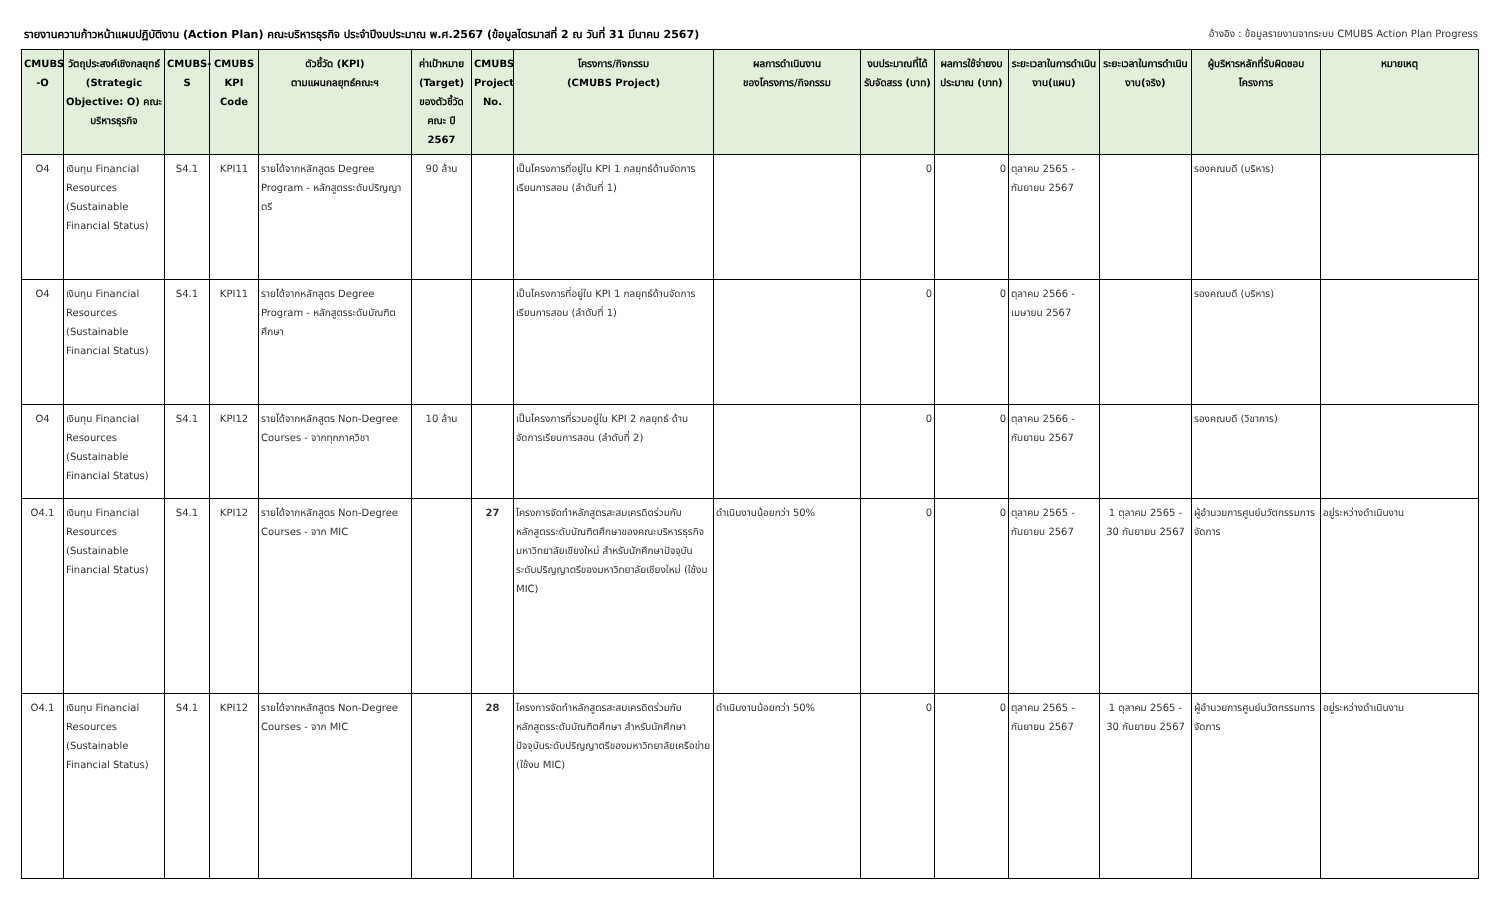รายงานความก้าวหน้าแผนปฏิบัติงาน (Action Plan) คณะบริหารธุรกิจ ประจำปีงบประมาณ พ.ศ.2567 (ข้อมูลไตรมาสที่ 2 ณ วันที่ 31 มีนาคม 2567)
อ้างอิง : ข้อมูลรายงานจากระบบ CMUBS Action Plan Progress
| CMUBS -O | วัตถุประสงค์เชิงกลยุทธ์ (Strategic Objective: O) คณะบริหารธุรกิจ | CMUBS-S | CMUBS KPI Code | ตัวชี้วัด (KPI) ตามแผนกลยุทธ์คณะฯ | ค่าเป้าหมาย (Target) ของตัวชี้วัด คณะ ปี 2567 | CMUBS Project No. | โครงการ/กิจกรรม (CMUBS Project) | ผลการดำเนินงาน ของโครงการ/กิจกรรม | งบประมาณที่ได้รับจัดสรร (บาท) | ผลการใช้จ่ายงบประมาณ (บาท) | ระยะเวลาในการดำเนินงาน(แผน) | ระยะเวลาในการดำเนินงาน(จริง) | ผู้บริหารหลักที่รับผิดชอบโครงการ | หมายเหตุ |
| --- | --- | --- | --- | --- | --- | --- | --- | --- | --- | --- | --- | --- | --- | --- |
| O4 | เงินทุน Financial Resources (Sustainable Financial Status) | S4.1 | KPI11 | รายได้จากหลักสูตร Degree Program - หลักสูตรระดับปริญญาตรี | 90 ล้าน | | เป็นโครงการที่อยู่ใน KPI 1 กลยุทธ์ด้านจัดการเรียนการสอน (ลำดับที่ 1) | | 0 | 0 | ตุลาคม 2565 - กันยายน 2567 | | รองคณบดี (บริหาร) | |
| O4 | เงินทุน Financial Resources (Sustainable Financial Status) | S4.1 | KPI11 | รายได้จากหลักสูตร Degree Program - หลักสูตรระดับบัณฑิตศึกษา | | | เป็นโครงการที่อยู่ใน KPI 1 กลยุทธ์ด้านจัดการเรียนการสอน (ลำดับที่ 1) | | 0 | 0 | ตุลาคม 2566 - เมษายน 2567 | | รองคณบดี (บริหาร) | |
| O4 | เงินทุน Financial Resources (Sustainable Financial Status) | S4.1 | KPI12 | รายได้จากหลักสูตร Non-Degree Courses - จากทุกภาควิชา | 10 ล้าน | | เป็นโครงการที่รวมอยู่ใน KPI 2 กลยุทธ์ ด้านจัดการเรียนการสอน (ลำดับที่ 2) | | 0 | 0 | ตุลาคม 2566 - กันยายน 2567 | | รองคณบดี (วิชาการ) | |
| O4.1 | เงินทุน Financial Resources (Sustainable Financial Status) | S4.1 | KPI12 | รายได้จากหลักสูตร Non-Degree Courses - จาก MIC | | 27 | โครงการจัดทำหลักสูตรสะสมเครดิตร่วมกับหลักสูตรระดับบัณฑิตศึกษาของคณะบริหารธุรกิจ มหาวิทยาลัยเชียงใหม่ สำหรับนักศึกษาปัจจุบันระดับปริญญาตรีของมหาวิทยาลัยเชียงใหม่ (ใช้งบ MIC) | ดำเนินงานน้อยกว่า 50% | 0 | 0 | ตุลาคม 2565 - กันยายน 2567 | 1 ตุลาคม 2565 - 30 กันยายน 2567 | ผู้อำนวยการศูนย์นวัตกรรมการจัดการ | อยู่ระหว่างดำเนินงาน |
| O4.1 | เงินทุน Financial Resources (Sustainable Financial Status) | S4.1 | KPI12 | รายได้จากหลักสูตร Non-Degree Courses - จาก MIC | | 28 | โครงการจัดทำหลักสูตรสะสมเครดิตร่วมกับหลักสูตรระดับบัณฑิตศึกษา สำหรับนักศึกษาปัจจุบันระดับปริญญาตรีของมหาวิทยาลัยเครือข่าย (ใช้งบ MIC) | ดำเนินงานน้อยกว่า 50% | 0 | 0 | ตุลาคม 2565 - กันยายน 2567 | 1 ตุลาคม 2565 - 30 กันยายน 2567 | ผู้อำนวยการศูนย์นวัตกรรมการจัดการ | อยู่ระหว่างดำเนินงาน |